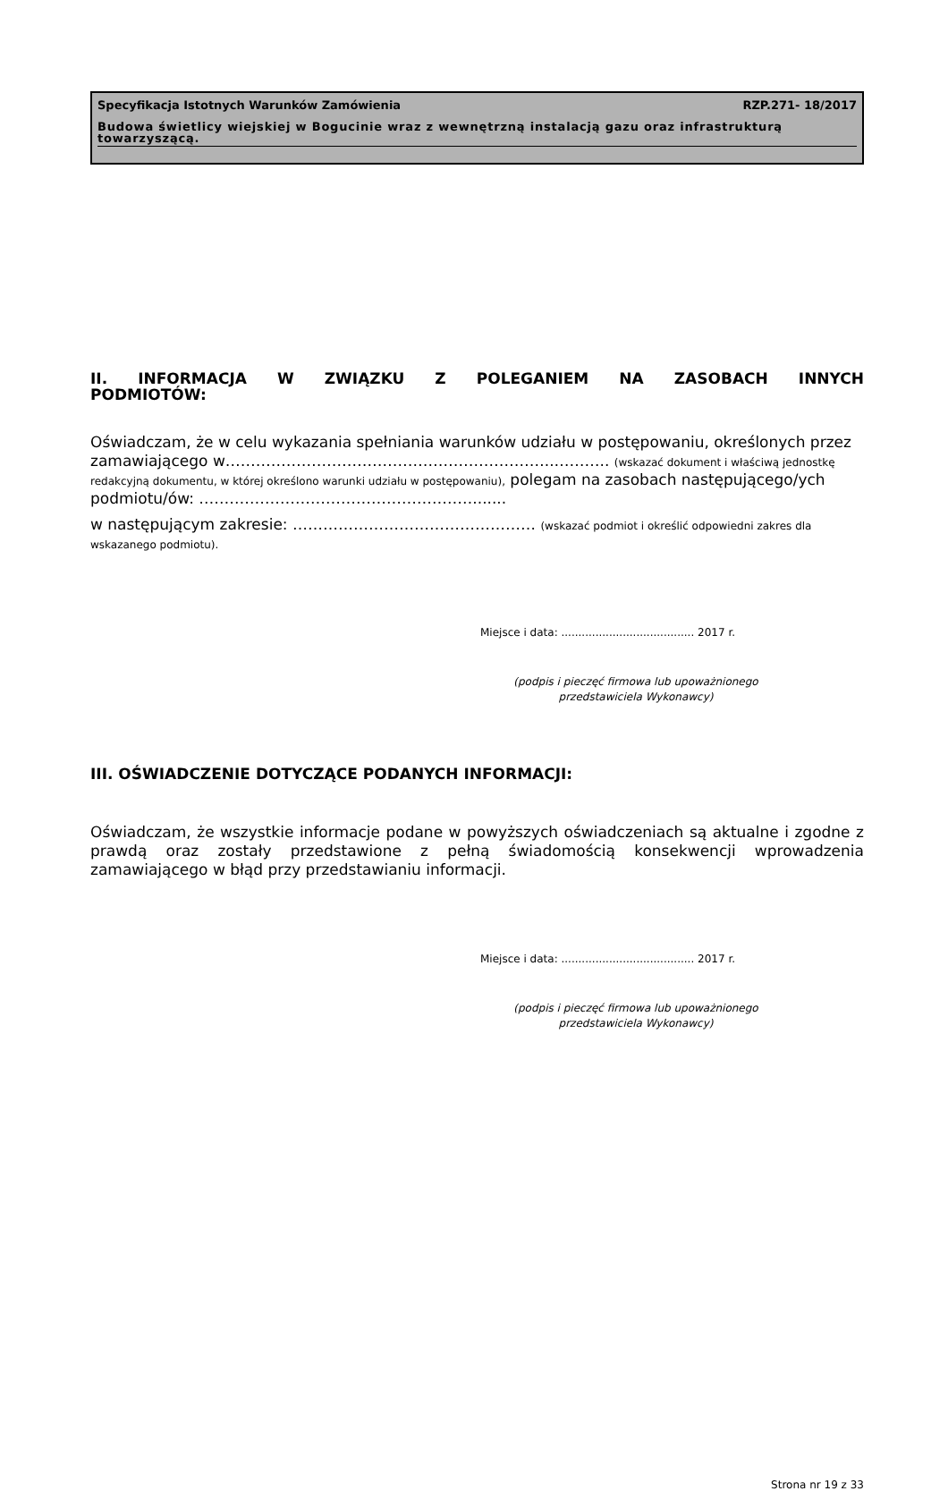Specyfikacja Istotnych Warunków Zamówienia RZP.271- 18/2017
Budowa świetlicy wiejskiej w Bogucinie wraz z wewnętrzną instalacją gazu oraz infrastrukturą towarzyszącą.
II. INFORMACJA W ZWIĄZKU Z POLEGANIEM NA ZASOBACH INNYCH PODMIOTÓW:
Oświadczam, że w celu wykazania spełniania warunków udziału w postępowaniu, określonych przez zamawiającego w………………………………………………………..……….. (wskazać dokument i właściwą jednostkę redakcyjną dokumentu, w której określono warunki udziału w postępowaniu), polegam na zasobach następującego/ych podmiotu/ów: ……………………………………………….......
w następującym zakresie: ………………………………………… (wskazać podmiot i określić odpowiedni zakres dla wskazanego podmiotu).
Miejsce i data: ....................................... 2017 r.
(podpis i pieczęć firmowa lub upoważnionego przedstawiciela Wykonawcy)
III. OŚWIADCZENIE DOTYCZĄCE PODANYCH INFORMACJI:
Oświadczam, że wszystkie informacje podane w powyższych oświadczeniach są aktualne i zgodne z prawdą oraz zostały przedstawione z pełną świadomością konsekwencji wprowadzenia zamawiającego w błąd przy przedstawianiu informacji.
Miejsce i data: ....................................... 2017 r.
(podpis i pieczęć firmowa lub upoważnionego przedstawiciela Wykonawcy)
Strona nr 19 z 33